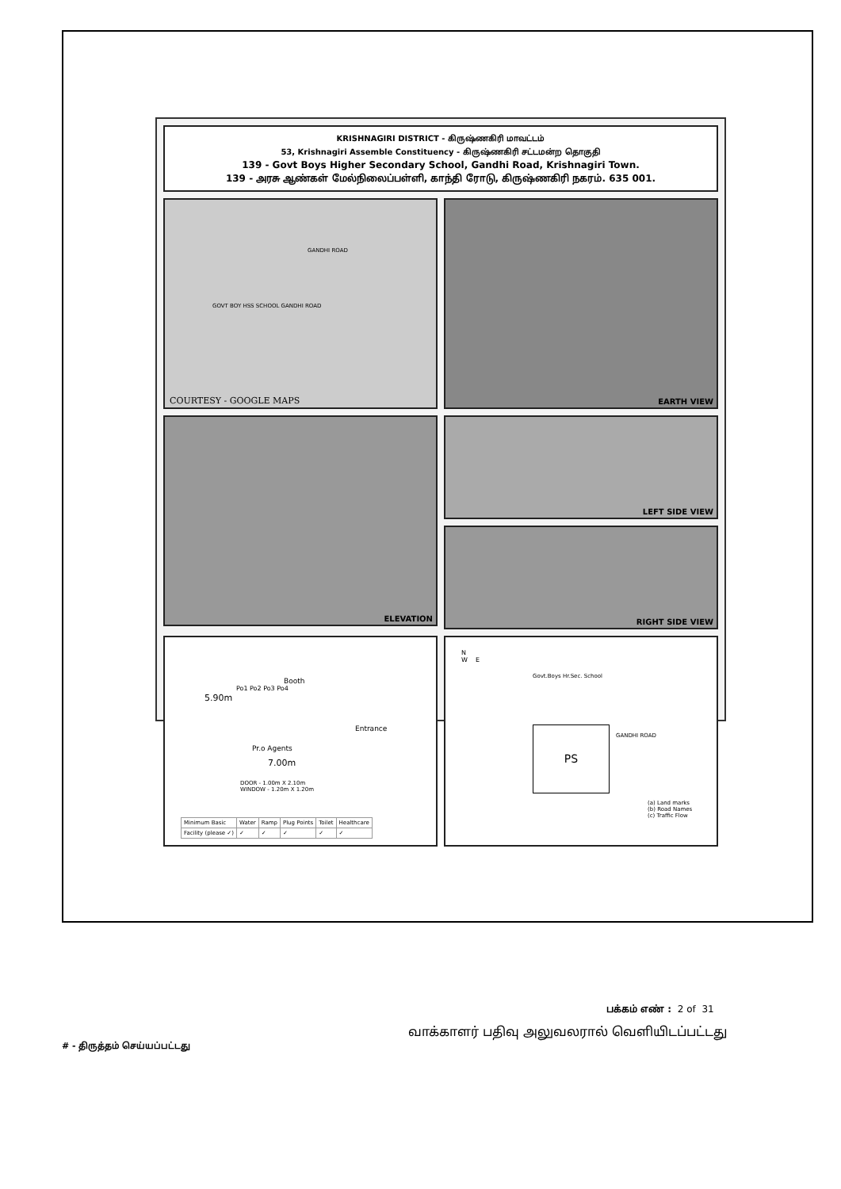KRISHNAGIRI DISTRICT - கிருஷ்ணகிரி மாவட்டம்
53, Krishnagiri Assemble Constituency - கிருஷ்ணகிரி சட்டமன்ற தொகுதி
139 - Govt Boys Higher Secondary School, Gandhi Road, Krishnagiri Town.
139 - அரசு ஆண்கள் மேல்நிலைப்பள்ளி, காந்தி ரோடு, கிருஷ்ணகிரி நகரம். 635 001.
GOVT BOY HSS SCHOOL GANDHI ROAD
GANDHI ROAD
COURTESY - GOOGLE MAPS
EARTH VIEW
ELEVATION
LEFT SIDE VIEW
RIGHT SIDE VIEW
Booth
5.90m
Po1 Po2 Po3 Po4
Pr.o Agents
Entrance
7.00m
DOOR - 1.00m X 2.10m
WINDOW - 1.20m X 1.20m
| Minimum Basic | Water | Ramp | Plug Points | Toilet | Healthcare |
| Facility (please ✓) | ✓ | ✓ | ✓ | ✓ | ✓ |
N
W E
Govt.Boys Hr.Sec. School
PS GANDHI ROAD
(a) Land marks
(b) Road Names
(c) Traffic Flow
பக்கம் எண் : 2 of 31
வாக்காளர் பதிவு அலுவலரால் வெளியிடப்பட்டது
# - திருத்தம் செய்யப்பட்டது